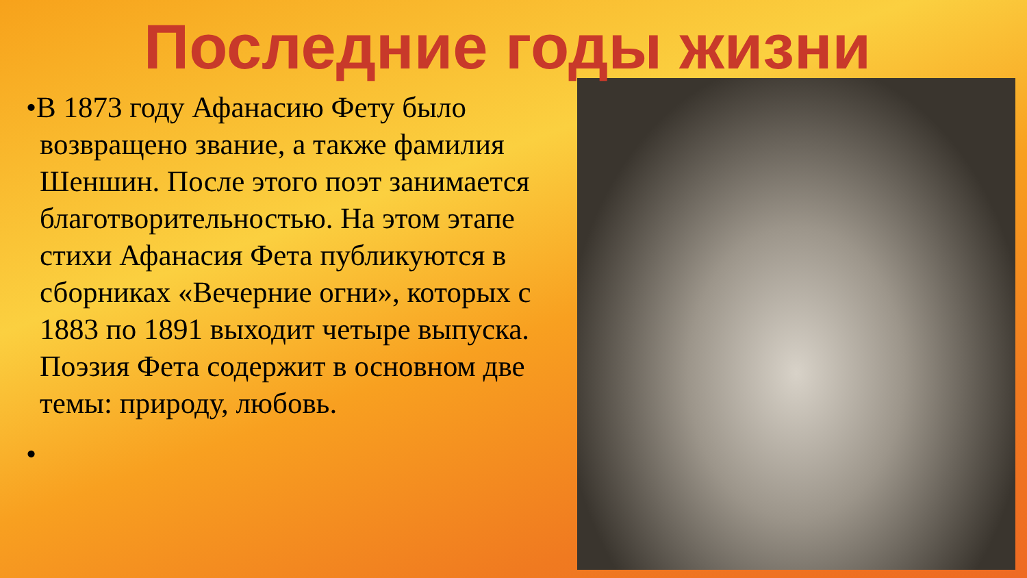Последние годы жизни
•В 1873 году Афанасию Фету было возвращено звание, а также фамилия Шеншин. После этого поэт занимается благотворительностью. На этом этапе стихи Афанасия Фета публикуются в сборниках «Вечерние огни», которых с 1883 по 1891 выходит четыре выпуска. Поэзия Фета содержит в основном две темы: природу, любовь.
•